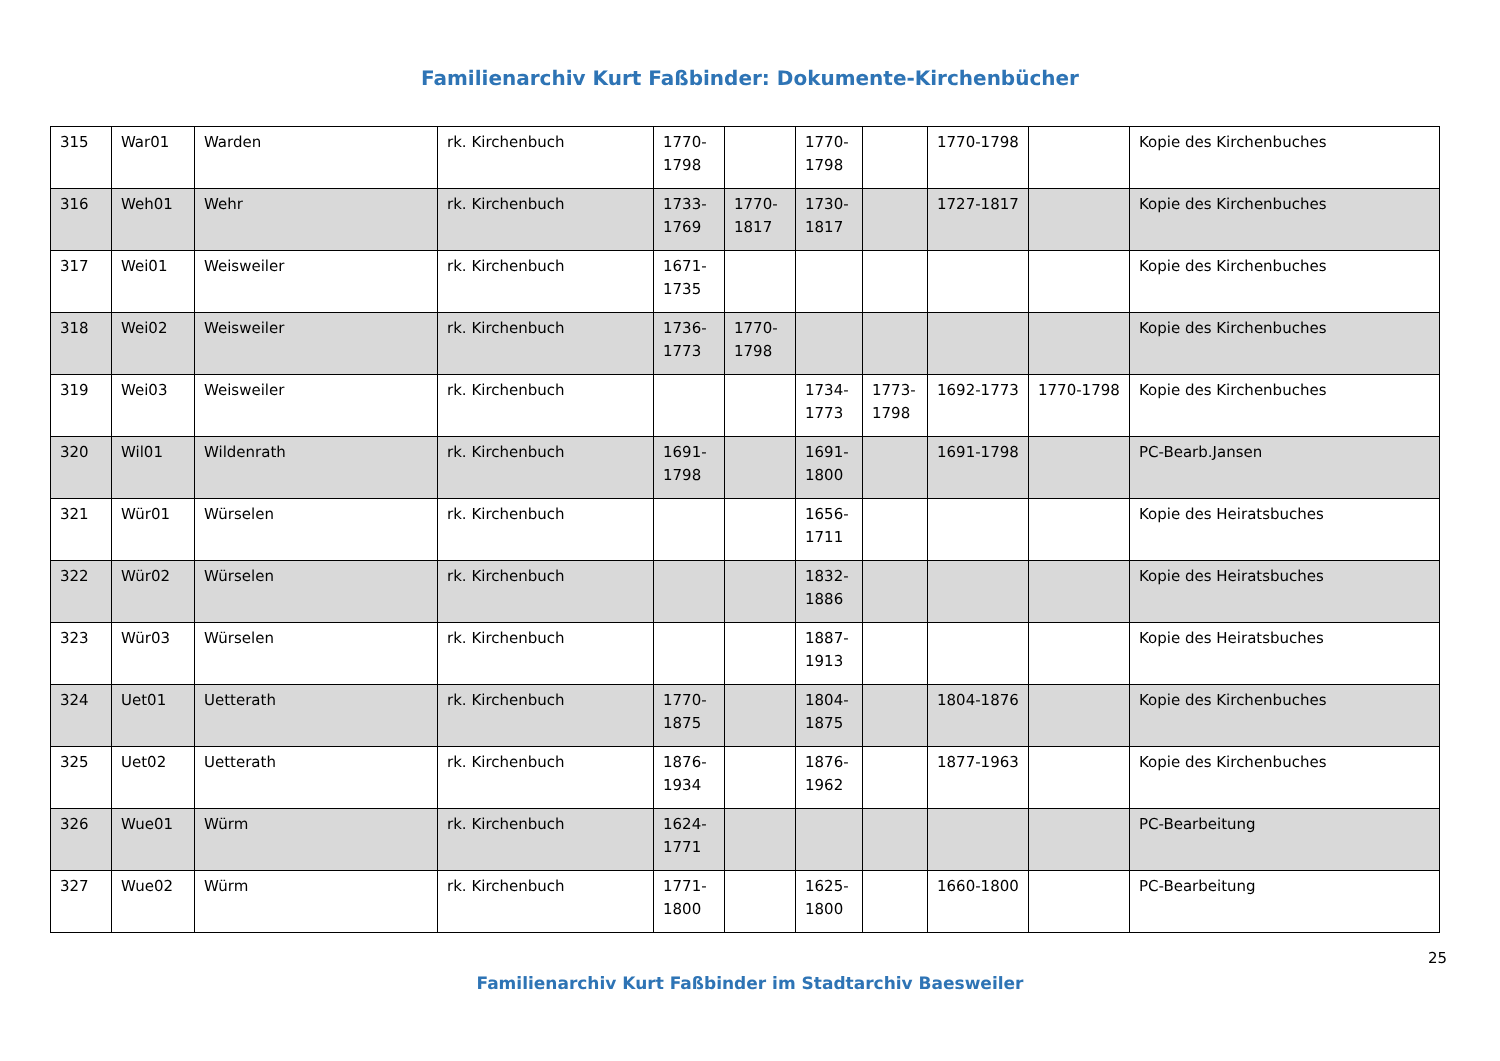Familienarchiv Kurt Faßbinder: Dokumente-Kirchenbücher
| 315 | War01 | Warden | rk. Kirchenbuch | 1770-1798 | | 1770-1798 | | 1770-1798 | | Kopie des Kirchenbuches |
| 316 | Weh01 | Wehr | rk. Kirchenbuch | 1733-1769 | 1770-1817 | 1730-1817 | | 1727-1817 | | Kopie des Kirchenbuches |
| 317 | Wei01 | Weisweiler | rk. Kirchenbuch | 1671-1735 | | | | | | Kopie des Kirchenbuches |
| 318 | Wei02 | Weisweiler | rk. Kirchenbuch | 1736-1773 | 1770-1798 | | | | | Kopie des Kirchenbuches |
| 319 | Wei03 | Weisweiler | rk. Kirchenbuch | | | 1734-1773 | 1773-1798 | 1692-1773 | 1770-1798 | Kopie des Kirchenbuches |
| 320 | Wil01 | Wildenrath | rk. Kirchenbuch | 1691-1798 | | 1691-1800 | | 1691-1798 | | PC-Bearb.Jansen |
| 321 | Wür01 | Würselen | rk. Kirchenbuch | | | 1656-1711 | | | | Kopie des Heiratsbuches |
| 322 | Wür02 | Würselen | rk. Kirchenbuch | | | 1832-1886 | | | | Kopie des Heiratsbuches |
| 323 | Wür03 | Würselen | rk. Kirchenbuch | | | 1887-1913 | | | | Kopie des Heiratsbuches |
| 324 | Uet01 | Uetterath | rk. Kirchenbuch | 1770-1875 | | 1804-1875 | | 1804-1876 | | Kopie des Kirchenbuches |
| 325 | Uet02 | Uetterath | rk. Kirchenbuch | 1876-1934 | | 1876-1962 | | 1877-1963 | | Kopie des Kirchenbuches |
| 326 | Wue01 | Würm | rk. Kirchenbuch | 1624-1771 | | | | | | PC-Bearbeitung |
| 327 | Wue02 | Würm | rk. Kirchenbuch | 1771-1800 | | 1625-1800 | | 1660-1800 | | PC-Bearbeitung |
25
Familienarchiv Kurt Faßbinder im Stadtarchiv Baesweiler